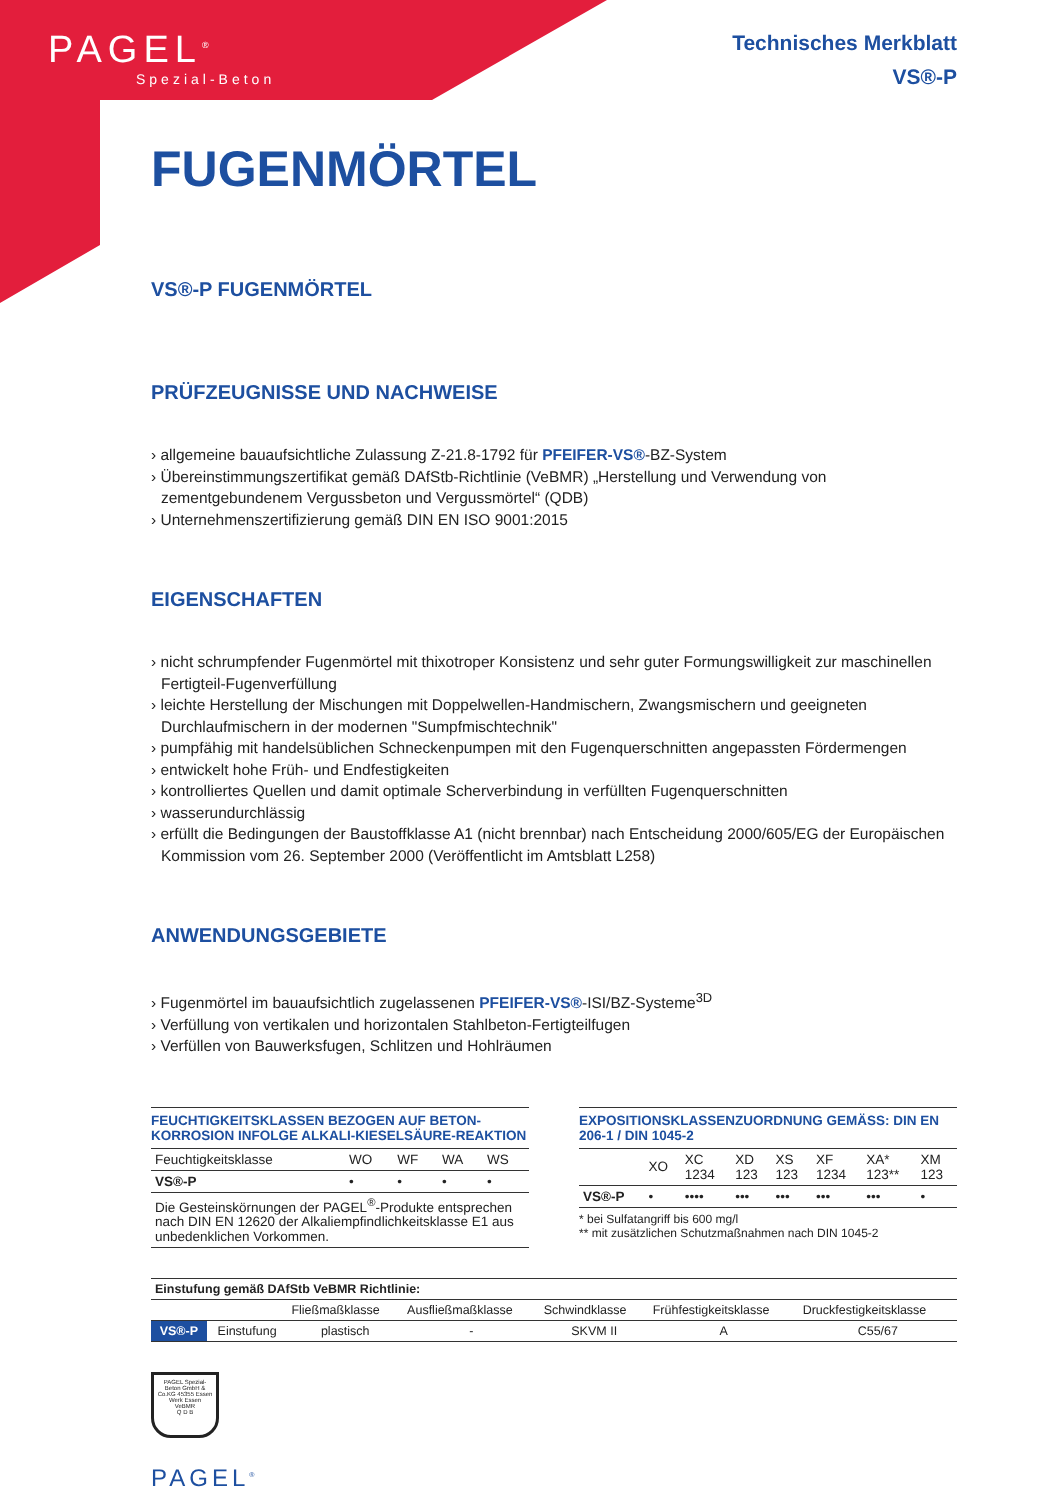PAGEL<sup>®</sup>
Spezial-Beton
Technisches Merkblatt
VS®-P
FUGENMÖRTEL
VS®-P FUGENMÖRTEL
PRÜFZEUGNISSE UND NACHWEISE
› allgemeine bauaufsichtliche Zulassung Z-21.8-1792 für PFEIFER-VS®-BZ-System
› Übereinstimmungszertifikat gemäß DAfStb-Richtlinie (VeBMR) „Herstellung und Verwendung von zementgebundenem Vergussbeton und Vergussmörtel“ (QDB)
› Unternehmenszertifizierung gemäß DIN EN ISO 9001:2015
EIGENSCHAFTEN
› nicht schrumpfender Fugenmörtel mit thixotroper Konsistenz und sehr guter Formungswilligkeit zur maschinellen Fertigteil-Fugenverfüllung
› leichte Herstellung der Mischungen mit Doppelwellen-Handmischern, Zwangsmischern und geeigneten Durchlaufmischern in der modernen "Sumpfmischtechnik"
› pumpfähig mit handelsüblichen Schneckenpumpen mit den Fugenquerschnitten angepassten Fördermengen
› entwickelt hohe Früh- und Endfestigkeiten
› kontrolliertes Quellen und damit optimale Scherverbindung in verfüllten Fugenquerschnitten
› wasserundurchlässig
› erfüllt die Bedingungen der Baustoffklasse A1 (nicht brennbar) nach Entscheidung 2000/605/EG der Europäischen Kommission vom 26. September 2000 (Veröffentlicht im Amtsblatt L258)
ANWENDUNGSGEBIETE
› Fugenmörtel im bauaufsichtlich zugelassenen PFEIFER-VS®-ISI/BZ-Systeme<sup>3D</sup>
› Verfüllung von vertikalen und horizontalen Stahlbeton-Fertigteilfugen
› Verfüllen von Bauwerksfugen, Schlitzen und Hohlräumen
FEUCHTIGKEITSKLASSEN BEZOGEN AUF BETON-KORROSION INFOLGE ALKALI-KIESELSÄURE-REAKTION
| Feuchtigkeitsklasse | WO | WF | WA | WS |
| VS®-P | • | • | • | • |
| Die Gesteinskörnungen der PAGEL<sup>®</sup>-Produkte entsprechen nach DIN EN 12620 der Alkaliempfindlichkeitsklasse E1 aus unbedenklichen Vorkommen. | | | | |
EXPOSITIONSKLASSENZUORDNUNG GEMÄSS: DIN EN 206-1 / DIN 1045-2
| | XO | XC 1234 | XD 123 | XS 123 | XF 1234 | XA* 123** | XM 123 |
| VS®-P | • | •••• | ••• | ••• | ••• | ••• | • |
* bei Sulfatangriff bis 600 mg/l
** mit zusätzlichen Schutzmaßnahmen nach DIN 1045-2
| Einstufung gemäß DAfStb VeBMR Richtlinie: | | | | | | |
| --- | --- | --- | --- | --- | --- | --- |
| | | Fließmaßklasse | Ausfließmaßklasse | Schwindklasse | Frühfestigkeitsklasse | Druckfestigkeitsklasse |
| VS®-P | Einstufung | plastisch | - | SKVM II | A | C55/67 |
PAGEL Spezial-Beton GmbH & Co.KG 45355 Essen
Werk Essen
VeBMR
Q D B
PAGEL<sup>®</sup>